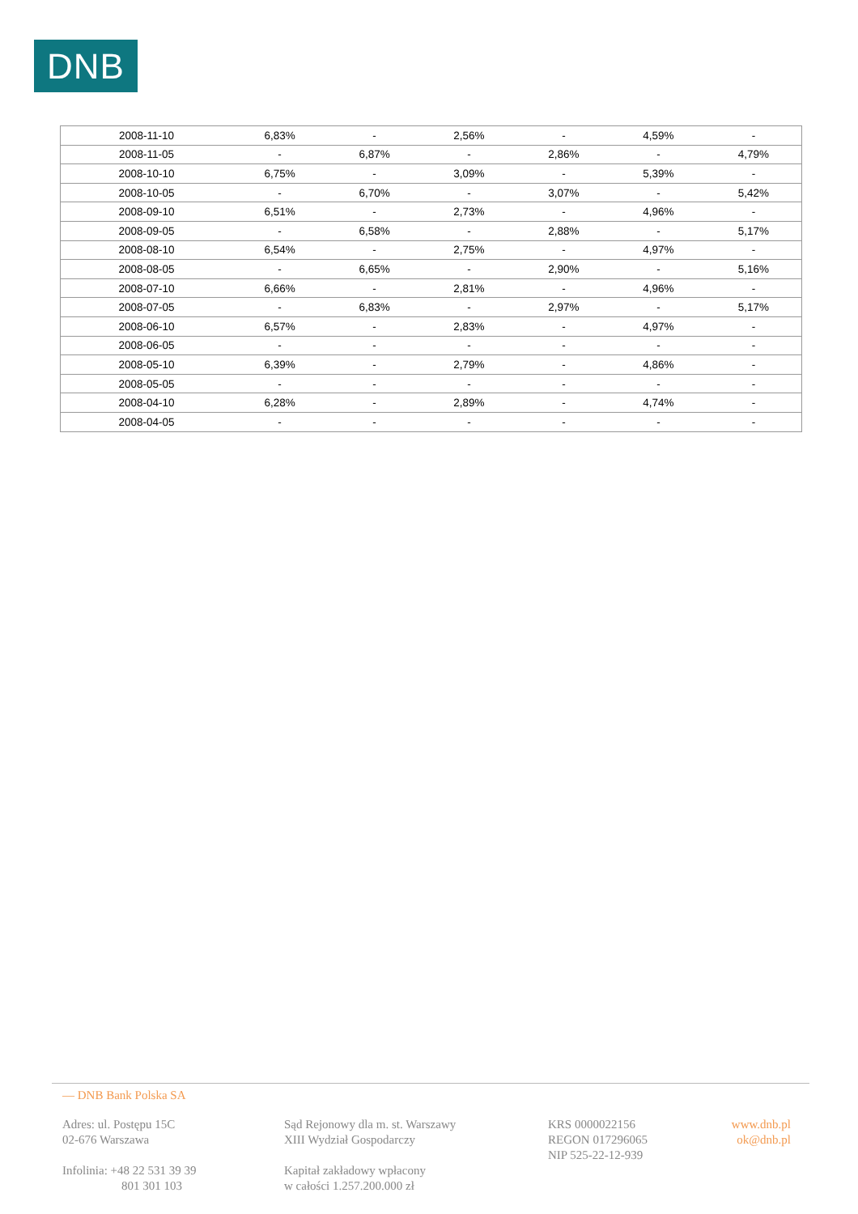DNB
| 2008-11-10 | 6,83% | - | 2,56% | - | 4,59% | - |
| 2008-11-05 | - | 6,87% | - | 2,86% | - | 4,79% |
| 2008-10-10 | 6,75% | - | 3,09% | - | 5,39% | - |
| 2008-10-05 | - | 6,70% | - | 3,07% | - | 5,42% |
| 2008-09-10 | 6,51% | - | 2,73% | - | 4,96% | - |
| 2008-09-05 | - | 6,58% | - | 2,88% | - | 5,17% |
| 2008-08-10 | 6,54% | - | 2,75% | - | 4,97% | - |
| 2008-08-05 | - | 6,65% | - | 2,90% | - | 5,16% |
| 2008-07-10 | 6,66% | - | 2,81% | - | 4,96% | - |
| 2008-07-05 | - | 6,83% | - | 2,97% | - | 5,17% |
| 2008-06-10 | 6,57% | - | 2,83% | - | 4,97% | - |
| 2008-06-05 | - | - | - | - | - | - |
| 2008-05-10 | 6,39% | - | 2,79% | - | 4,86% | - |
| 2008-05-05 | - | - | - | - | - | - |
| 2008-04-10 | 6,28% | - | 2,89% | - | 4,74% | - |
| 2008-04-05 | - | - | - | - | - | - |
— DNB Bank Polska SA
Adres: ul. Postępu 15C
02-676 Warszawa
Infolinia: +48 22 531 39 39
801 301 103
Sąd Rejonowy dla m. st. Warszawy
XIII Wydział Gospodarczy
Kapitał zakładowy wpłacony
w całości 1.257.200.000 zł
KRS 0000022156
REGON 017296065
NIP 525-22-12-939
www.dnb.pl
ok@dnb.pl